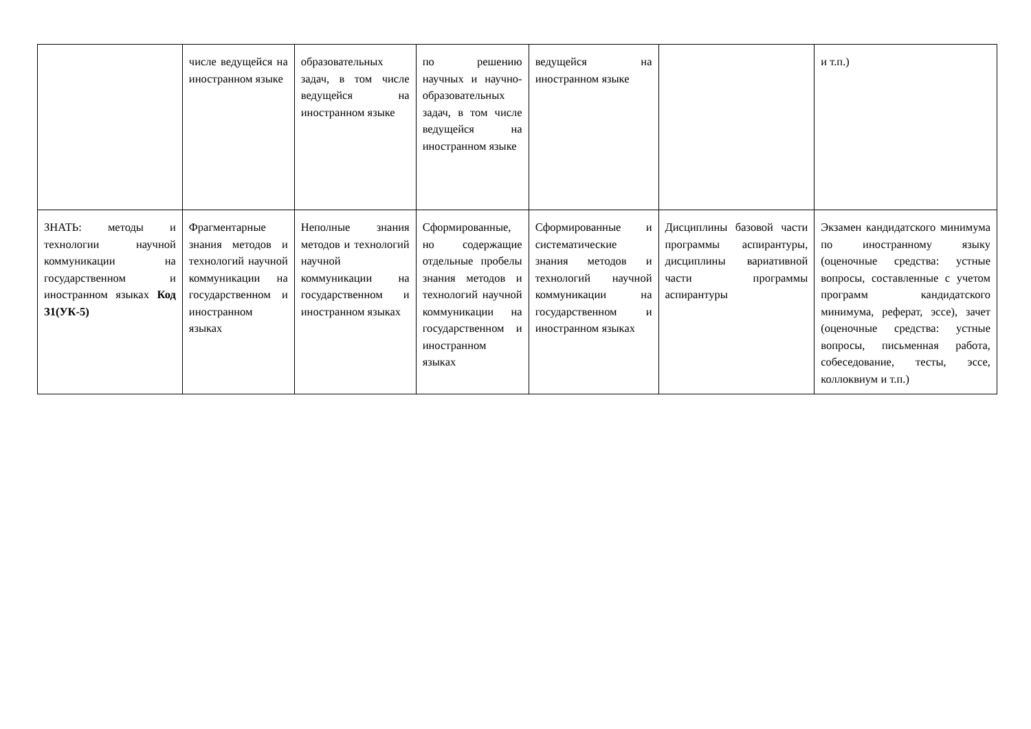| | числе ведущейся на иностранном языке | образовательных задач, в том числе ведущейся на иностранном языке | по решению научных и научно-образовательных задач, в том числе ведущейся на иностранном языке | ведущейся на иностранном языке | | и т.п.) |
| ЗНАТЬ: методы и технологии научной коммуникации на государственном и иностранном языках Код З1(УК-5) | Фрагментарные знания методов и технологий научной коммуникации на государственном и иностранном языках | Неполные знания методов и технологий научной коммуникации на государственном и иностранном языках | Сформированные, но содержащие отдельные пробелы знания методов и технологий научной коммуникации на государственном и иностранном языках | Сформированные и систематические знания методов и технологий научной коммуникации на государственном и иностранном языках | Дисциплины базовой части программы аспирантуры, дисциплины вариативной части программы аспирантуры | Экзамен кандидатского минимума по иностранному языку (оценочные средства: устные вопросы, составленные с учетом программ кандидатского минимума, реферат, эссе), зачет (оценочные средства: устные вопросы, письменная работа, собеседование, тесты, эссе, коллоквиум и т.п.) |